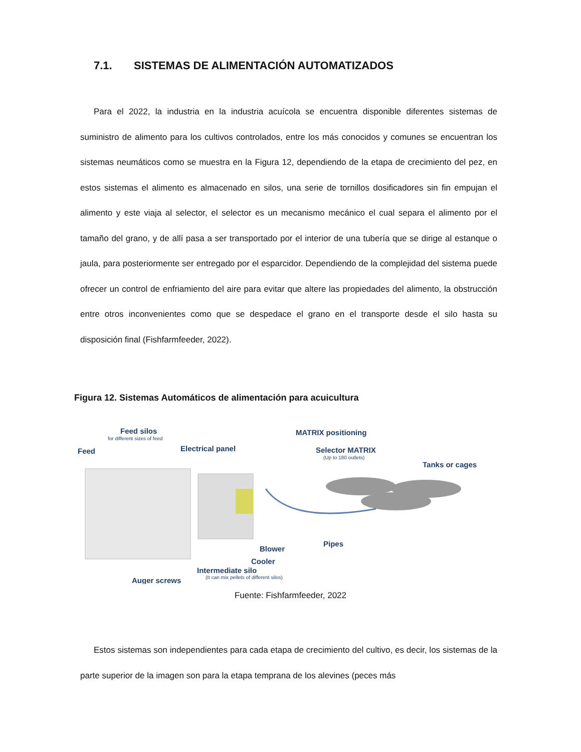7.1. SISTEMAS DE ALIMENTACIÓN AUTOMATIZADOS
Para el 2022, la industria en la industria acuícola se encuentra disponible diferentes sistemas de suministro de alimento para los cultivos controlados, entre los más conocidos y comunes se encuentran los sistemas neumáticos como se muestra en la Figura 12, dependiendo de la etapa de crecimiento del pez, en estos sistemas el alimento es almacenado en silos, una serie de tornillos dosificadores sin fin empujan el alimento y este viaja al selector, el selector es un mecanismo mecánico el cual separa el alimento por el tamaño del grano, y de allí pasa a ser transportado por el interior de una tubería que se dirige al estanque o jaula, para posteriormente ser entregado por el esparcidor. Dependiendo de la complejidad del sistema puede ofrecer un control de enfriamiento del aire para evitar que altere las propiedades del alimento, la obstrucción entre otros inconvenientes como que se despedace el grano en el transporte desde el silo hasta su disposición final (Fishfarmfeeder, 2022).
Figura 12. Sistemas Automáticos de alimentación para acuicultura
Feed silos
for different sizes of feed
Feed
Electrical panel
MATRIX positioning
Selector MATRIX
(Up to 180 outlets)
Tanks or cages
Pipes
Blower
Cooler
Intermediate silo
(It can mix pellets of different silos)
Auger screws
Fuente: Fishfarmfeeder, 2022
Estos sistemas son independientes para cada etapa de crecimiento del cultivo, es decir, los sistemas de la parte superior de la imagen son para la etapa temprana de los alevines (peces más